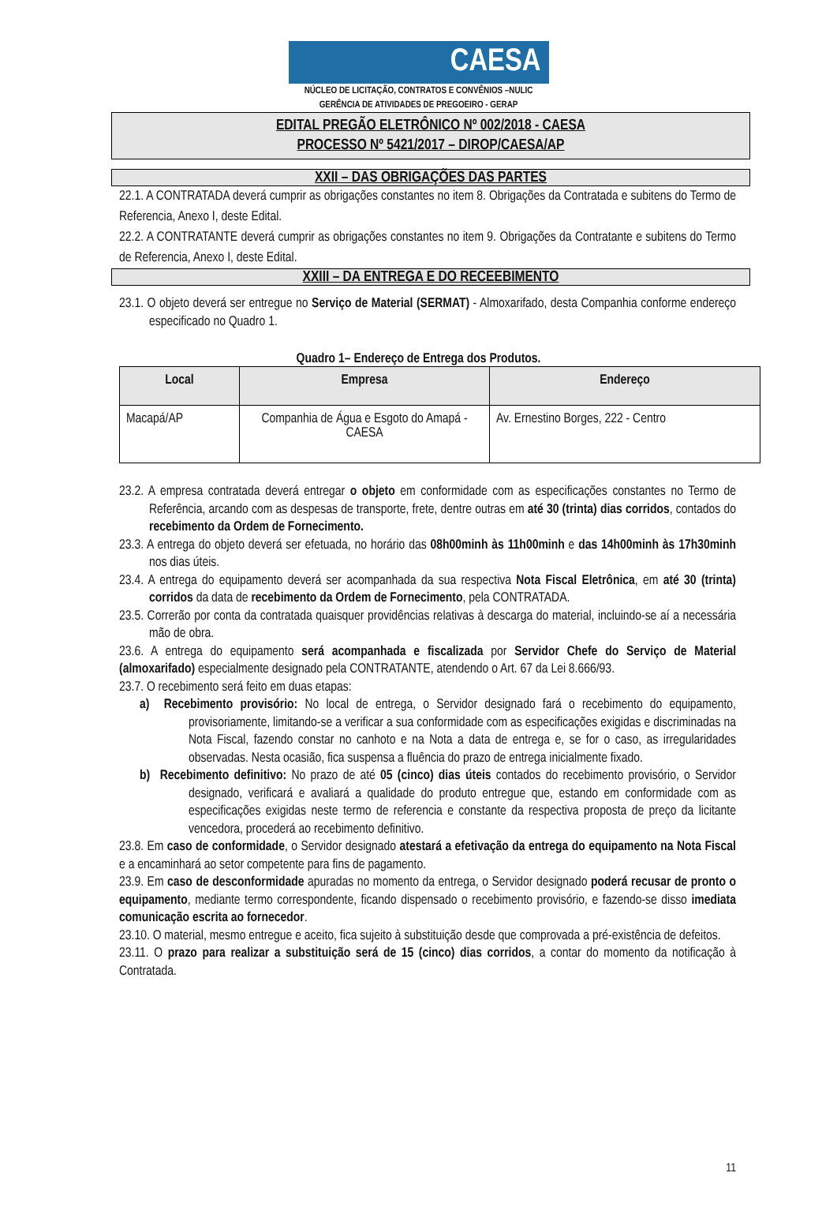CAESA
NÚCLEO DE LICITAÇÃO, CONTRATOS E CONVÊNIOS –NULIC
GERÊNCIA DE ATIVIDADES DE PREGOEIRO - GERAP
EDITAL PREGÃO ELETRÔNICO Nº 002/2018 - CAESA
PROCESSO Nº 5421/2017 – DIROP/CAESA/AP
XXII – DAS OBRIGAÇÕES DAS PARTES
22.1. A CONTRATADA deverá cumprir as obrigações constantes no item 8. Obrigações da Contratada e subitens do Termo de Referencia, Anexo I, deste Edital.
22.2. A CONTRATANTE deverá cumprir as obrigações constantes no item 9. Obrigações da Contratante e subitens do Termo de Referencia, Anexo I, deste Edital.
XXIII – DA ENTREGA E DO RECEEBIMENTO
23.1. O objeto deverá ser entregue no Serviço de Material (SERMAT) - Almoxarifado, desta Companhia conforme endereço especificado no Quadro 1.
Quadro 1– Endereço de Entrega dos Produtos.
| Local | Empresa | Endereço |
| --- | --- | --- |
| Macapá/AP | Companhia de Água e Esgoto do Amapá - CAESA | Av. Ernestino Borges, 222 - Centro |
23.2. A empresa contratada deverá entregar o objeto em conformidade com as especificações constantes no Termo de Referência, arcando com as despesas de transporte, frete, dentre outras em até 30 (trinta) dias corridos, contados do recebimento da Ordem de Fornecimento.
23.3. A entrega do objeto deverá ser efetuada, no horário das 08h00minh às 11h00minh e das 14h00minh às 17h30minh nos dias úteis.
23.4. A entrega do equipamento deverá ser acompanhada da sua respectiva Nota Fiscal Eletrônica, em até 30 (trinta) corridos da data de recebimento da Ordem de Fornecimento, pela CONTRATADA.
23.5. Correrão por conta da contratada quaisquer providências relativas à descarga do material, incluindo-se aí a necessária mão de obra.
23.6. A entrega do equipamento será acompanhada e fiscalizada por Servidor Chefe do Serviço de Material (almoxarifado) especialmente designado pela CONTRATANTE, atendendo o Art. 67 da Lei 8.666/93.
23.7. O recebimento será feito em duas etapas:
a) Recebimento provisório: No local de entrega, o Servidor designado fará o recebimento do equipamento, provisoriamente, limitando-se a verificar a sua conformidade com as especificações exigidas e discriminadas na Nota Fiscal, fazendo constar no canhoto e na Nota a data de entrega e, se for o caso, as irregularidades observadas. Nesta ocasião, fica suspensa a fluência do prazo de entrega inicialmente fixado.
b) Recebimento definitivo: No prazo de até 05 (cinco) dias úteis contados do recebimento provisório, o Servidor designado, verificará e avaliará a qualidade do produto entregue que, estando em conformidade com as especificações exigidas neste termo de referencia e constante da respectiva proposta de preço da licitante vencedora, procederá ao recebimento definitivo.
23.8. Em caso de conformidade, o Servidor designado atestará a efetivação da entrega do equipamento na Nota Fiscal e a encaminhará ao setor competente para fins de pagamento.
23.9. Em caso de desconformidade apuradas no momento da entrega, o Servidor designado poderá recusar de pronto o equipamento, mediante termo correspondente, ficando dispensado o recebimento provisório, e fazendo-se disso imediata comunicação escrita ao fornecedor.
23.10. O material, mesmo entregue e aceito, fica sujeito à substituição desde que comprovada a pré-existência de defeitos.
23.11. O prazo para realizar a substituição será de 15 (cinco) dias corridos, a contar do momento da notificação à Contratada.
11